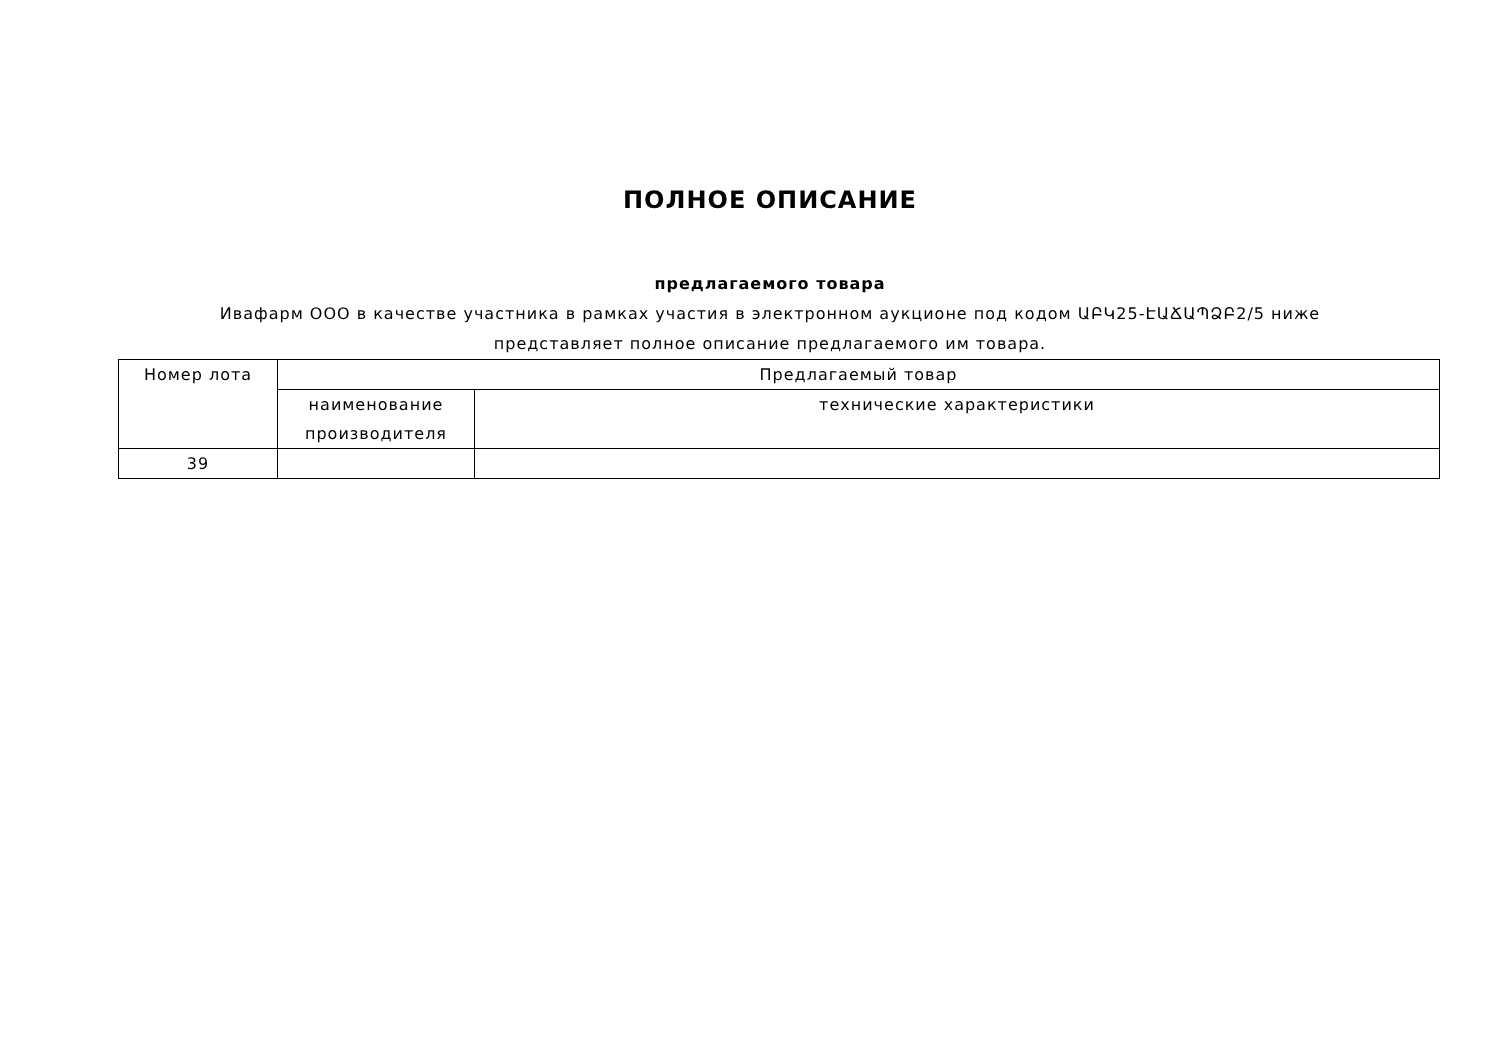ПОЛНОЕ ОПИСАНИЕ
предлагаемого товара
Ивафарм ООО в качестве участника в рамках участия в электронном аукционе под кодом ԱԲԿ25-ԷԱՃԱՊՁԲ2/5 ниже представляет полное описание предлагаемого им товара.
| Номер лота | Предлагаемый товар | |
| --- | --- | --- |
| | наименование производителя | технические характеристики |
| 39 | | |